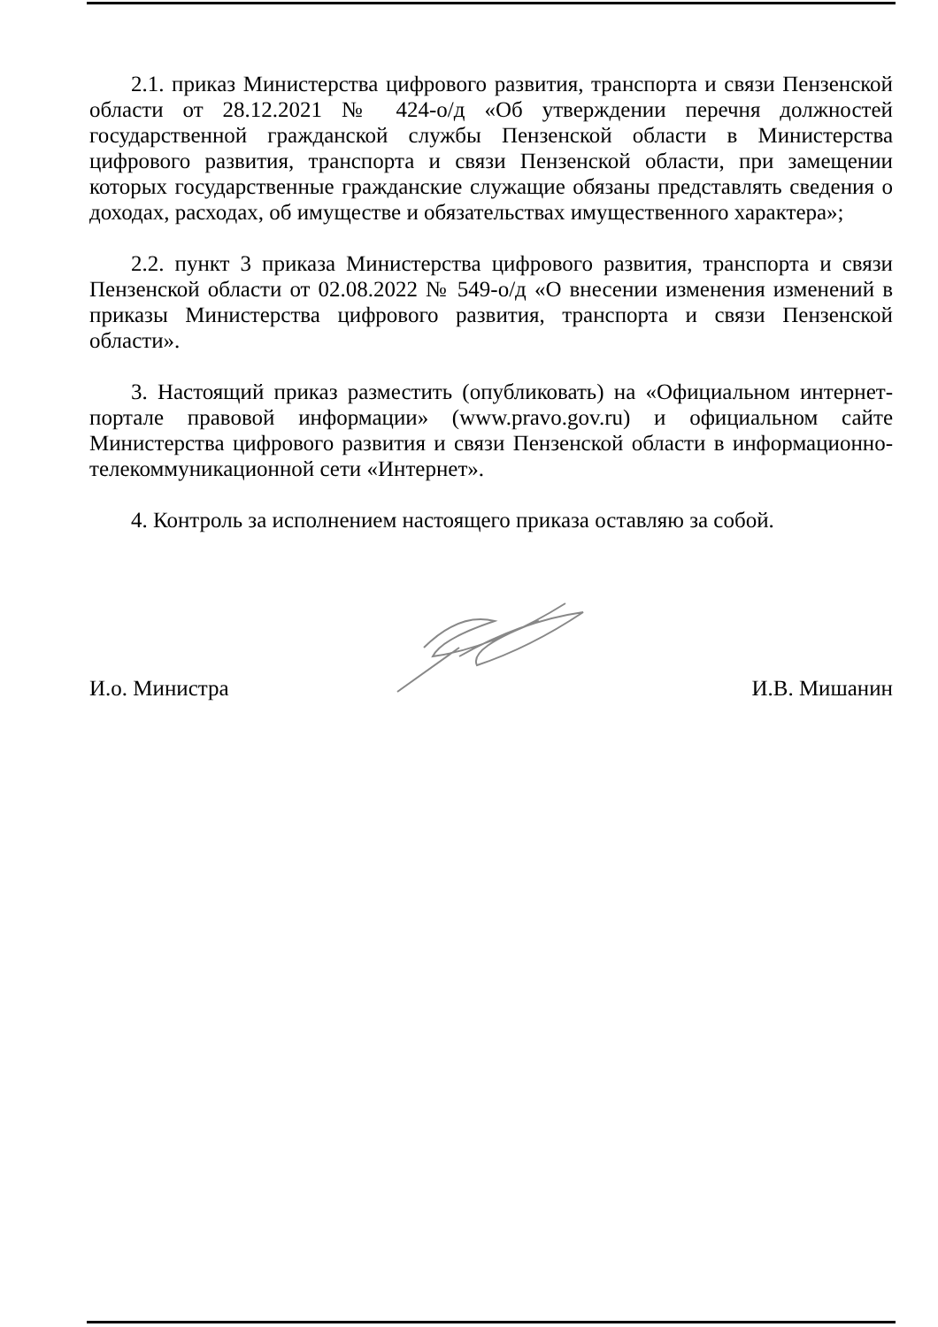2.1. приказ Министерства цифрового развития, транспорта и связи Пензенской области от 28.12.2021 № 424-о/д «Об утверждении перечня должностей государственной гражданской службы Пензенской области в Министерства цифрового развития, транспорта и связи Пензенской области, при замещении которых государственные гражданские служащие обязаны представлять сведения о доходах, расходах, об имуществе и обязательствах имущественного характера»;
2.2. пункт 3 приказа Министерства цифрового развития, транспорта и связи Пензенской области от 02.08.2022 № 549-о/д «О внесении изменения изменений в приказы Министерства цифрового развития, транспорта и связи Пензенской области».
3. Настоящий приказ разместить (опубликовать) на «Официальном интернет-портале правовой информации» (www.pravo.gov.ru) и официальном сайте Министерства цифрового развития и связи Пензенской области в информационно-телекоммуникационной сети «Интернет».
4. Контроль за исполнением настоящего приказа оставляю за собой.
И.о. Министра И.В. Мишанин